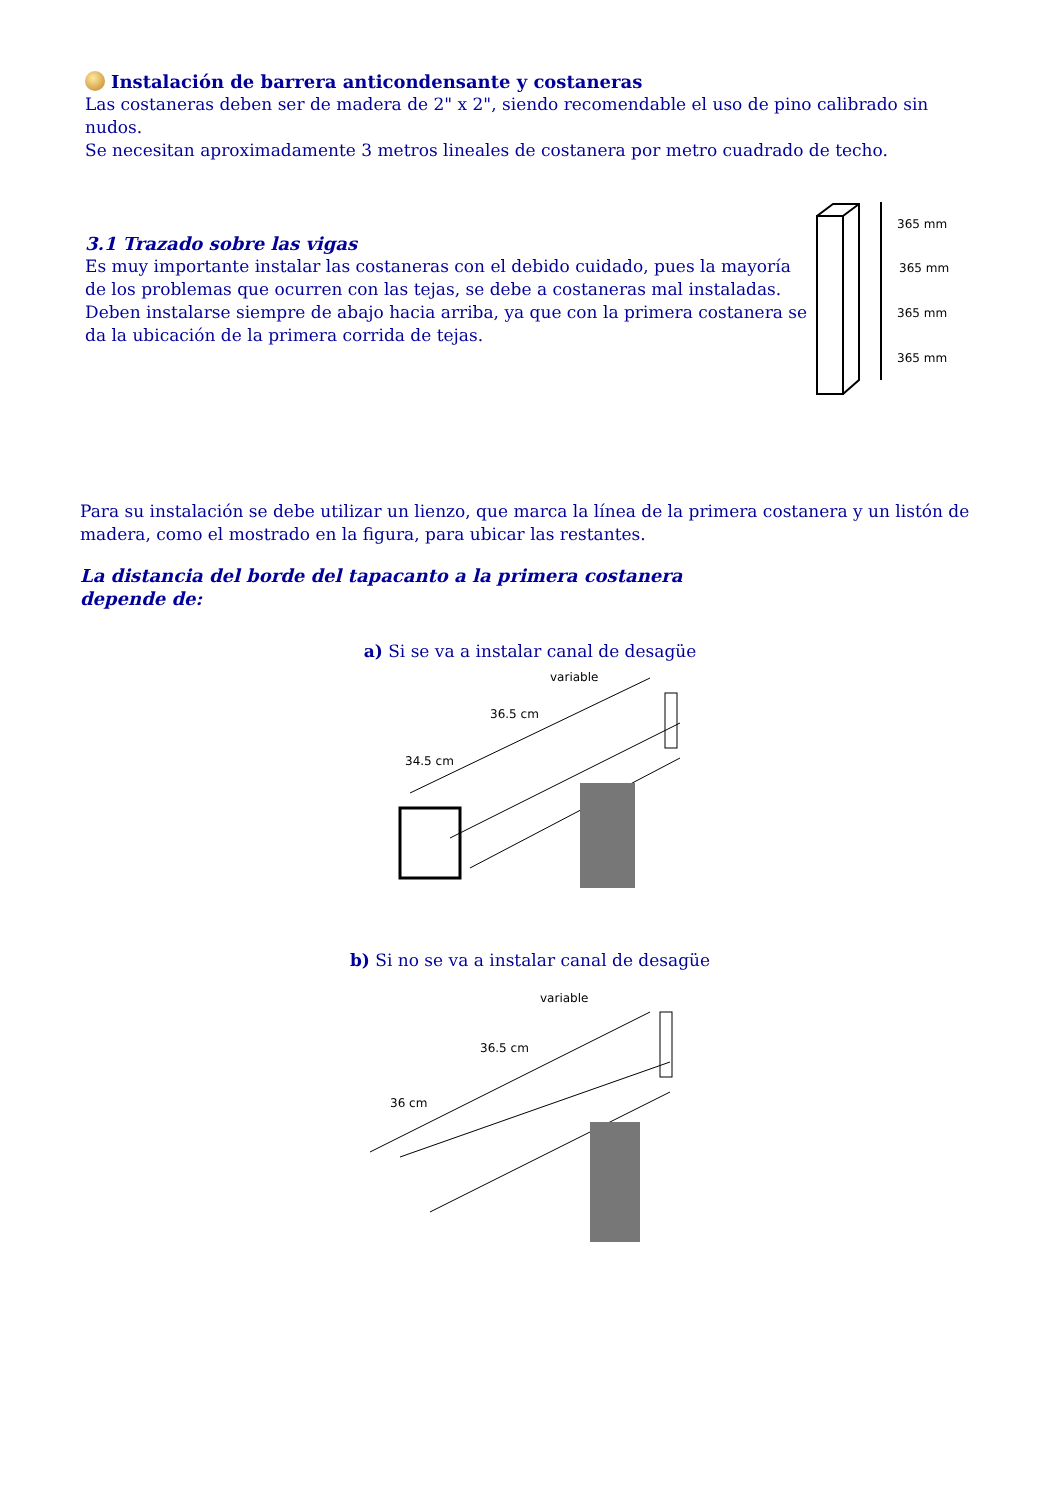Instalación de barrera anticondensante y costaneras
Las costaneras deben ser de madera de 2" x 2", siendo recomendable el uso de pino calibrado sin nudos.
Se necesitan aproximadamente 3 metros lineales de costanera por metro cuadrado de techo.
3.1 Trazado sobre las vigas
Es muy importante instalar las costaneras con el debido cuidado, pues la mayoría de los problemas que ocurren con las tejas, se debe a costaneras mal instaladas. Deben instalarse siempre de abajo hacia arriba, ya que con la primera costanera se da la ubicación de la primera corrida de tejas.
365 mm
365 mm
365 mm
365 mm
Para su instalación se debe utilizar un lienzo, que marca la línea de la primera costanera y un listón de madera, como el mostrado en la figura, para ubicar las restantes.
La distancia del borde del tapacanto a la primera costanera depende de:
a) Si se va a instalar canal de desagüe
variable
36.5 cm
34.5 cm
b) Si no se va a instalar canal de desagüe
variable
36.5 cm
36 cm